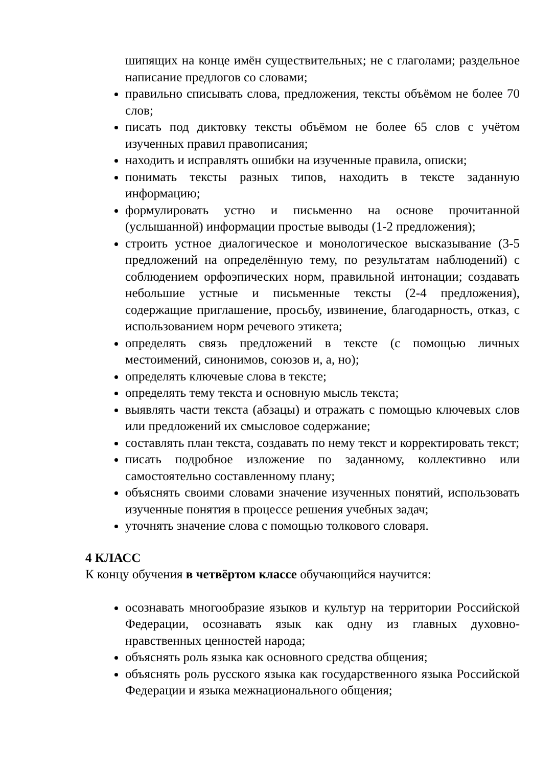шипящих на конце имён существительных; не с глаголами; раздельное написание предлогов со словами;
правильно списывать слова, предложения, тексты объёмом не более 70 слов;
писать под диктовку тексты объёмом не более 65 слов с учётом изученных правил правописания;
находить и исправлять ошибки на изученные правила, описки;
понимать тексты разных типов, находить в тексте заданную информацию;
формулировать устно и письменно на основе прочитанной (услышанной) информации простые выводы (1-2 предложения);
строить устное диалогическое и монологическое высказывание (3-5 предложений на определённую тему, по результатам наблюдений) с соблюдением орфоэпических норм, правильной интонации; создавать небольшие устные и письменные тексты (2-4 предложения), содержащие приглашение, просьбу, извинение, благодарность, отказ, с использованием норм речевого этикета;
определять связь предложений в тексте (с помощью личных местоимений, синонимов, союзов и, а, но);
определять ключевые слова в тексте;
определять тему текста и основную мысль текста;
выявлять части текста (абзацы) и отражать с помощью ключевых слов или предложений их смысловое содержание;
составлять план текста, создавать по нему текст и корректировать текст;
писать подробное изложение по заданному, коллективно или самостоятельно составленному плану;
объяснять своими словами значение изученных понятий, использовать изученные понятия в процессе решения учебных задач;
уточнять значение слова с помощью толкового словаря.
4 КЛАСС
К концу обучения в четвёртом классе обучающийся научится:
осознавать многообразие языков и культур на территории Российской Федерации, осознавать язык как одну из главных духовно-нравственных ценностей народа;
объяснять роль языка как основного средства общения;
объяснять роль русского языка как государственного языка Российской Федерации и языка межнационального общения;